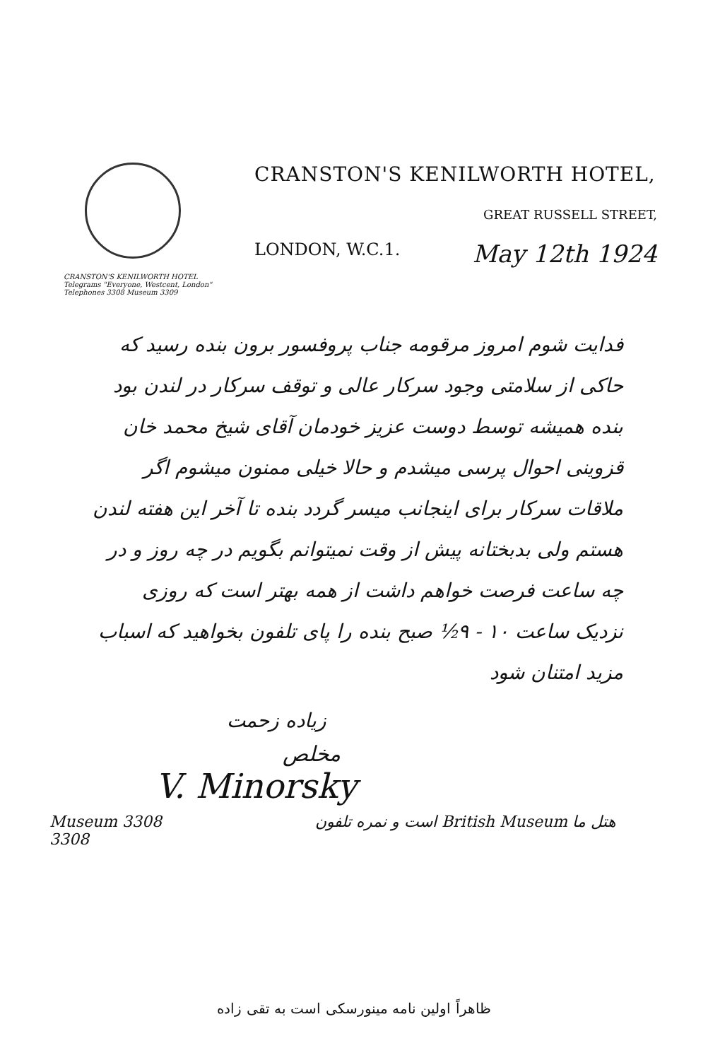CRANSTON'S KENILWORTH HOTEL
Telegrams "Everyone, Westcent, London"
Telephones 3308 Museum 3309
CRANSTON'S KENILWORTH HOTEL,
GREAT RUSSELL STREET,
LONDON, W.C.1. May 12th 1924
فدایت شوم امروز مرقومه جناب پروفسور برون بنده رسید که حاکی از سلامتی وجود سرکار عالی و توقف سرکار در لندن بود بنده همیشه توسط دوست عزیز خودمان آقای شیخ محمد خان قزوینی احوال پرسی میشدم و حالا خیلی ممنون میشوم اگر ملاقات سرکار برای اینجانب میسر گردد بنده تا آخر این هفته لندن هستم ولی بدبختانه پیش از وقت نمیتوانم بگویم در چه روز و در چه ساعت فرصت خواهم داشت از همه بهتر است که روزی نزدیک ساعت ۱۰ - ۹½ صبح بنده را پای تلفون بخواهید که اسباب مزید امتنان شود
زیاده زحمت
مخلص
V. Minorsky
Museum 3308
3308 هتل ما British Museum است و نمره تلفون
ظاهراً اولین نامه مینورسکی است به تقی زاده